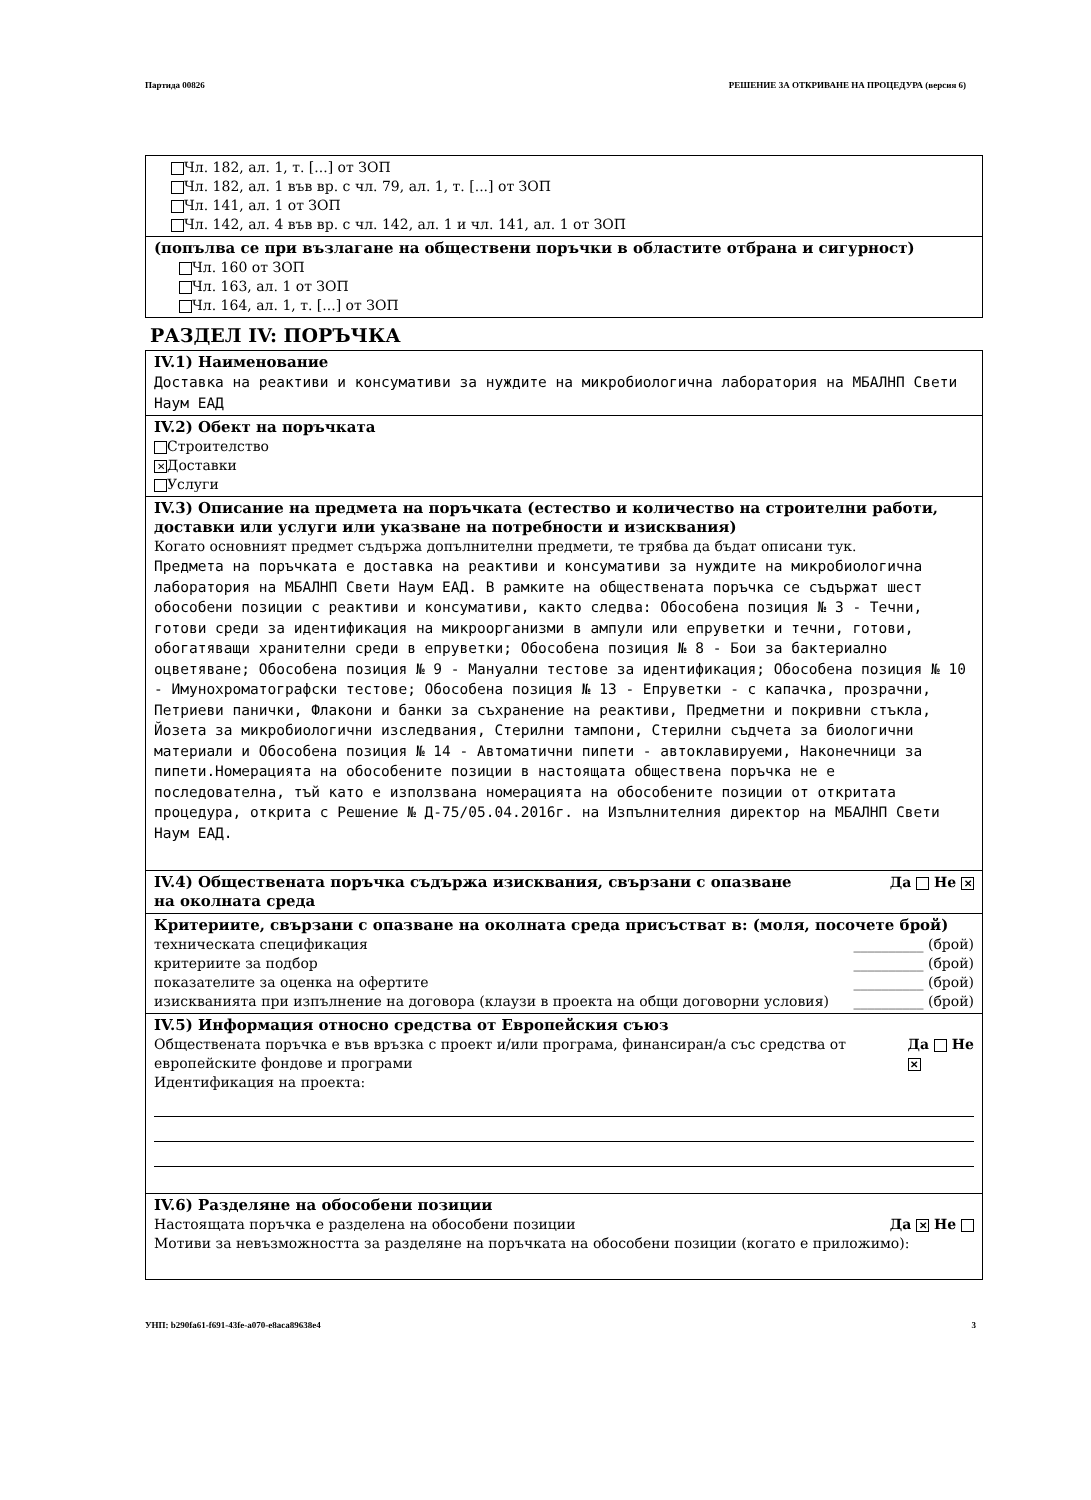Партида 00826 РЕШЕНИЕ ЗА ОТКРИВАНЕ НА ПРОЦЕДУРА (версия 6)
Чл. 182, ал. 1, т. [...] от ЗОП
Чл. 182, ал. 1 във вр. с чл. 79, ал. 1, т. [...] от ЗОП
Чл. 141, ал. 1 от ЗОП
Чл. 142, ал. 4 във вр. с чл. 142, ал. 1 и чл. 141, ал. 1 от ЗОП
(попълва се при възлагане на обществени поръчки в областите отбрана и сигурност)
Чл. 160 от ЗОП
Чл. 163, ал. 1 от ЗОП
Чл. 164, ал. 1, т. [...] от ЗОП
РАЗДЕЛ IV: ПОРЪЧКА
IV.1) Наименование
Доставка на реактиви и консумативи за нуждите на микробиологична лаборатория на МБАЛНП Свети Наум ЕАД
IV.2) Обект на поръчката
Строителство
✕ Доставки
Услуги
IV.3) Описание на предмета на поръчката (естество и количество на строителни работи, доставки или услуги или указване на потребности и изисквания)
Когато основният предмет съдържа допълнителни предмети, те трябва да бъдат описани тук.
Предмета на поръчката е доставка на реактиви и консумативи за нуждите на микробиологична лаборатория на МБАЛНП Свети Наум ЕАД. В рамките на обществената поръчка се съдържат шест обособени позиции с реактиви и консумативи, както следва: Обособена позиция № 3 - Течни, готови среди за идентификация на микроорганизми в ампули или епруветки и течни, готови, обогатяващи хранителни среди в епруветки; Обособена позиция № 8 - Бои за бактериално оцветяване; Обособена позиция № 9 - Мануални тестове за идентификация; Обособена позиция № 10 - Имунохроматографски тестове; Обособена позиция № 13 - Епруветки - с капачка, прозрачни, Петриеви панички, Флакони и банки за съхранение на реактиви, Предметни и покривни стъкла, Йозета за микробиологични изследвания, Стерилни тампони, Стерилни съдчета за биологични материали и Обособена позиция № 14 - Автоматични пипети - автоклавируеми, Наконечници за пипети.Номерацията на обособените позиции в настоящата обществена поръчка не е последователна, тъй като е използвана номерацията на обособените позиции от откритата процедура, открита с Решение № Д-75/05.04.2016г. на Изпълнителния директор на МБАЛНП Свети Наум ЕАД.
IV.4) Обществената поръчка съдържа изисквания, свързани с опазване на околната среда Да Не ✕
Критериите, свързани с опазване на околната среда присъстват в: (моля, посочете брой)
техническата спецификация __________ (брой)
критериите за подбор __________ (брой)
показателите за оценка на офертите __________ (брой)
изискванията при изпълнение на договора (клаузи в проекта на общи договорни условия) __________ (брой)
IV.5) Информация относно средства от Европейския съюз
Обществената поръчка е във връзка с проект и/или програма, финансиран/а със средства от европейските фондове и програми Да Не ✕
Идентификация на проекта:
IV.6) Разделяне на обособени позиции
Настоящата поръчка е разделена на обособени позиции Да ✕ Не
Мотиви за невъзможността за разделяне на поръчката на обособени позиции (когато е приложимо):
УНП: b290fa61-f691-43fe-a070-e8aca89638e4 3